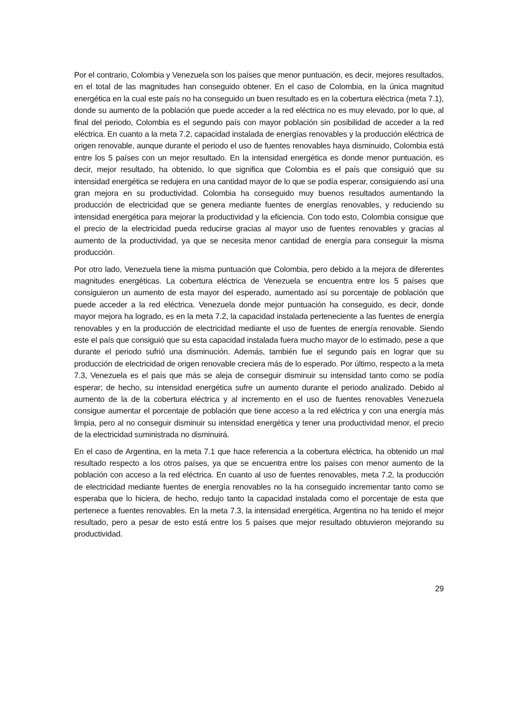Por el contrario, Colombia y Venezuela son los países que menor puntuación, es decir, mejores resultados, en el total de las magnitudes han conseguido obtener. En el caso de Colombia, en la única magnitud energética en la cual este país no ha conseguido un buen resultado es en la cobertura eléctrica (meta 7.1), donde su aumento de la población que puede acceder a la red eléctrica no es muy elevado, por lo que, al final del periodo, Colombia es el segundo país con mayor población sin posibilidad de acceder a la red eléctrica. En cuanto a la meta 7.2, capacidad instalada de energías renovables y la producción eléctrica de origen renovable, aunque durante el periodo el uso de fuentes renovables haya disminuido, Colombia está entre los 5 países con un mejor resultado. En la intensidad energética es donde menor puntuación, es decir, mejor resultado, ha obtenido, lo que significa que Colombia es el país que consiguió que su intensidad energética se redujera en una cantidad mayor de lo que se podía esperar, consiguiendo así una gran mejora en su productividad. Colombia ha conseguido muy buenos resultados aumentando la producción de electricidad que se genera mediante fuentes de energías renovables, y reduciendo su intensidad energética para mejorar la productividad y la eficiencia. Con todo esto, Colombia consigue que el precio de la electricidad pueda reducirse gracias al mayor uso de fuentes renovables y gracias al aumento de la productividad, ya que se necesita menor cantidad de energía para conseguir la misma producción.
Por otro lado, Venezuela tiene la misma puntuación que Colombia, pero debido a la mejora de diferentes magnitudes energéticas. La cobertura eléctrica de Venezuela se encuentra entre los 5 países que consiguieron un aumento de esta mayor del esperado, aumentado así su porcentaje de población que puede acceder a la red eléctrica. Venezuela donde mejor puntuación ha conseguido, es decir, donde mayor mejora ha logrado, es en la meta 7.2, la capacidad instalada perteneciente a las fuentes de energía renovables y en la producción de electricidad mediante el uso de fuentes de energía renovable. Siendo este el país que consiguió que su esta capacidad instalada fuera mucho mayor de lo estimado, pese a que durante el periodo sufrió una disminución. Además, también fue el segundo país en lograr que su producción de electricidad de origen renovable creciera más de lo esperado. Por último, respecto a la meta 7.3, Venezuela es el país que más se aleja de conseguir disminuir su intensidad tanto como se podía esperar; de hecho, su intensidad energética sufre un aumento durante el periodo analizado. Debido al aumento de la de la cobertura eléctrica y al incremento en el uso de fuentes renovables Venezuela consigue aumentar el porcentaje de población que tiene acceso a la red eléctrica y con una energía más limpia, pero al no conseguir disminuir su intensidad energética y tener una productividad menor, el precio de la electricidad suministrada no disminuirá.
En el caso de Argentina, en la meta 7.1 que hace referencia a la cobertura eléctrica, ha obtenido un mal resultado respecto a los otros países, ya que se encuentra entre los países con menor aumento de la población con acceso a la red eléctrica. En cuanto al uso de fuentes renovables, meta 7.2, la producción de electricidad mediante fuentes de energía renovables no la ha conseguido incrementar tanto como se esperaba que lo hiciera, de hecho, redujo tanto la capacidad instalada como el porcentaje de esta que pertenece a fuentes renovables. En la meta 7.3, la intensidad energética, Argentina no ha tenido el mejor resultado, pero a pesar de esto está entre los 5 países que mejor resultado obtuvieron mejorando su productividad.
29